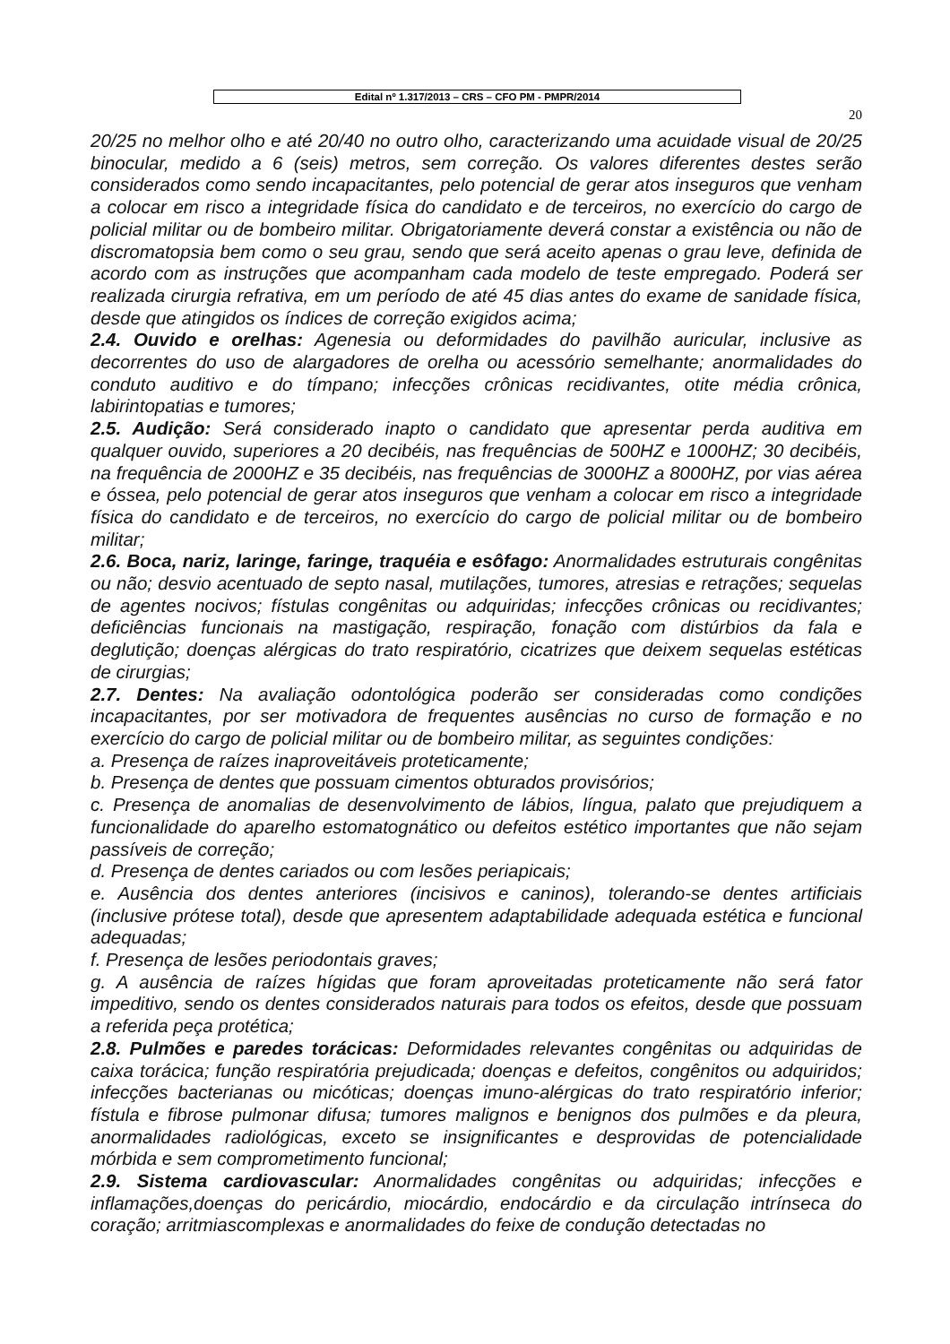Edital nº 1.317/2013 – CRS – CFO PM - PMPR/2014
20
20/25 no melhor olho e até 20/40 no outro olho, caracterizando uma acuidade visual de 20/25 binocular, medido a 6 (seis) metros, sem correção. Os valores diferentes destes serão considerados como sendo incapacitantes, pelo potencial de gerar atos inseguros que venham a colocar em risco a integridade física do candidato e de terceiros, no exercício do cargo de policial militar ou de bombeiro militar. Obrigatoriamente deverá constar a existência ou não de discromatopsia bem como o seu grau, sendo que será aceito apenas o grau leve, definida de acordo com as instruções que acompanham cada modelo de teste empregado. Poderá ser realizada cirurgia refrativa, em um período de até 45 dias antes do exame de sanidade física, desde que atingidos os índices de correção exigidos acima;
2.4. Ouvido e orelhas: Agenesia ou deformidades do pavilhão auricular, inclusive as decorrentes do uso de alargadores de orelha ou acessório semelhante; anormalidades do conduto auditivo e do tímpano; infecções crônicas recidivantes, otite média crônica, labirintopatias e tumores;
2.5. Audição: Será considerado inapto o candidato que apresentar perda auditiva em qualquer ouvido, superiores a 20 decibéis, nas frequências de 500HZ e 1000HZ; 30 decibéis, na frequência de 2000HZ e 35 decibéis, nas frequências de 3000HZ a 8000HZ, por vias aérea e óssea, pelo potencial de gerar atos inseguros que venham a colocar em risco a integridade física do candidato e de terceiros, no exercício do cargo de policial militar ou de bombeiro militar;
2.6. Boca, nariz, laringe, faringe, traquéia e esôfago: Anormalidades estruturais congênitas ou não; desvio acentuado de septo nasal, mutilações, tumores, atresias e retrações; sequelas de agentes nocivos; fístulas congênitas ou adquiridas; infecções crônicas ou recidivantes; deficiências funcionais na mastigação, respiração, fonação com distúrbios da fala e deglutição; doenças alérgicas do trato respiratório, cicatrizes que deixem sequelas estéticas de cirurgias;
2.7. Dentes: Na avaliação odontológica poderão ser consideradas como condições incapacitantes, por ser motivadora de frequentes ausências no curso de formação e no exercício do cargo de policial militar ou de bombeiro militar, as seguintes condições:
a. Presença de raízes inaproveitáveis proteticamente;
b. Presença de dentes que possuam cimentos obturados provisórios;
c. Presença de anomalias de desenvolvimento de lábios, língua, palato que prejudiquem a funcionalidade do aparelho estomatognático ou defeitos estético importantes que não sejam passíveis de correção;
d. Presença de dentes cariados ou com lesões periapicais;
e. Ausência dos dentes anteriores (incisivos e caninos), tolerando-se dentes artificiais (inclusive prótese total), desde que apresentem adaptabilidade adequada estética e funcional adequadas;
f. Presença de lesões periodontais graves;
g. A ausência de raízes hígidas que foram aproveitadas proteticamente não será fator impeditivo, sendo os dentes considerados naturais para todos os efeitos, desde que possuam a referida peça protética;
2.8. Pulmões e paredes torácicas: Deformidades relevantes congênitas ou adquiridas de caixa torácica; função respiratória prejudicada; doenças e defeitos, congênitos ou adquiridos; infecções bacterianas ou micóticas; doenças imuno-alérgicas do trato respiratório inferior; fístula e fibrose pulmonar difusa; tumores malignos e benignos dos pulmões e da pleura, anormalidades radiológicas, exceto se insignificantes e desprovidas de potencialidade mórbida e sem comprometimento funcional;
2.9. Sistema cardiovascular: Anormalidades congênitas ou adquiridas; infecções e inflamações,doenças do pericárdio, miocárdio, endocárdio e da circulação intrínseca do coração; arritmiascomplexas e anormalidades do feixe de condução detectadas no